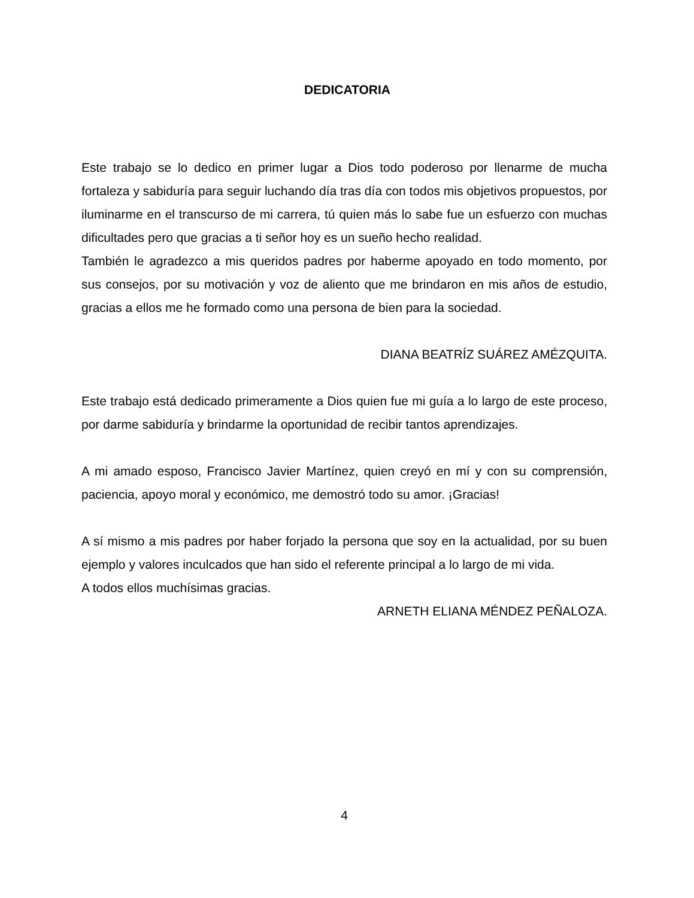DEDICATORIA
Este trabajo se lo dedico en primer lugar a Dios todo poderoso por llenarme de mucha fortaleza y sabiduría para seguir luchando día tras día con todos mis objetivos propuestos, por iluminarme en el transcurso de mi carrera, tú quien más lo sabe fue un esfuerzo con muchas dificultades pero que gracias a ti señor hoy es un sueño hecho realidad.
También le agradezco a mis queridos padres por haberme apoyado en todo momento, por sus consejos, por su motivación y voz de aliento que me brindaron en mis años de estudio, gracias a ellos me he formado como una persona de bien para la sociedad.
DIANA BEATRÍZ SUÁREZ AMÉZQUITA.
Este trabajo está dedicado primeramente a Dios quien fue mi guía a lo largo de este proceso, por darme sabiduría y brindarme la oportunidad de recibir tantos aprendizajes.
A mi amado esposo, Francisco Javier Martínez, quien creyó en mí y con su comprensión, paciencia, apoyo moral y económico, me demostró todo su amor. ¡Gracias!
A sí mismo a mis padres por haber forjado la persona que soy en la actualidad, por su buen ejemplo y valores inculcados que han sido el referente principal a lo largo de mi vida.
A todos ellos muchísimas gracias.
ARNETH ELIANA MÉNDEZ PEÑALOZA.
4